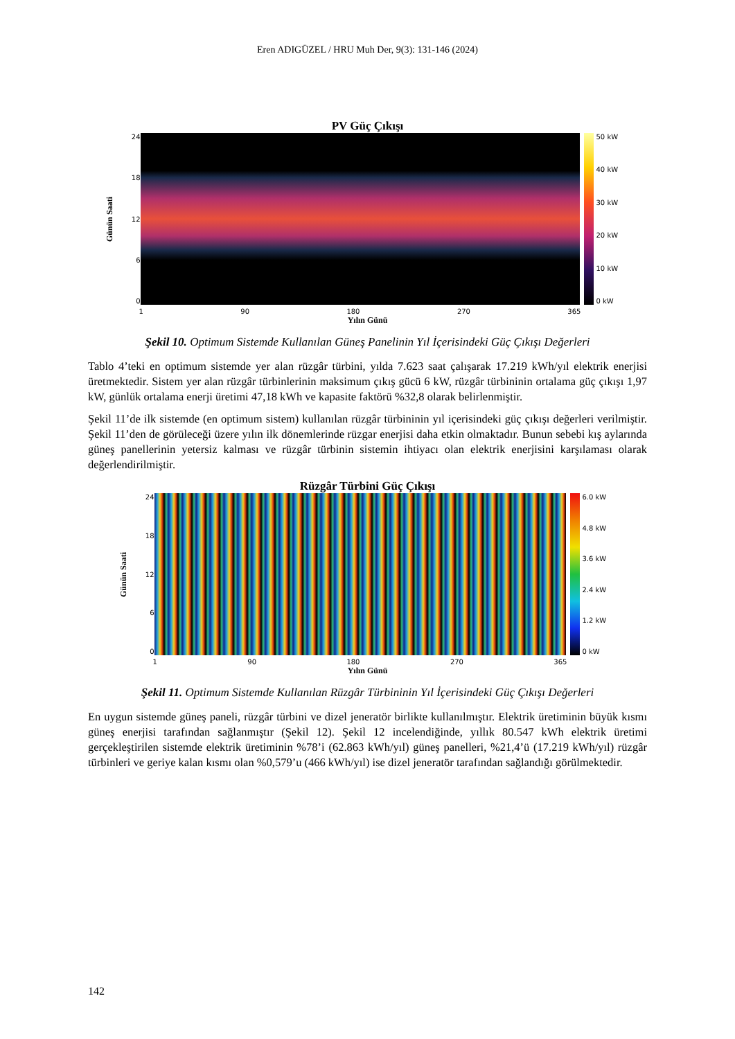Eren ADIGÜZEL / HRU Muh Der, 9(3): 131-146 (2024)
PV Güç Çıkışı
Günün Saati
24
18
12
6
0
50 kW
40 kW
30 kW
20 kW
10 kW
0 kW
1 90 180 270 365
Yılın Günü
Şekil 10. Optimum Sistemde Kullanılan Güneş Panelinin Yıl İçerisindeki Güç Çıkışı Değerleri
Tablo 4’teki en optimum sistemde yer alan rüzgâr türbini, yılda 7.623 saat çalışarak 17.219 kWh/yıl elektrik enerjisi üretmektedir. Sistem yer alan rüzgâr türbinlerinin maksimum çıkış gücü 6 kW, rüzgâr türbininin ortalama güç çıkışı 1,97 kW, günlük ortalama enerji üretimi 47,18 kWh ve kapasite faktörü %32,8 olarak belirlenmiştir.
Şekil 11’de ilk sistemde (en optimum sistem) kullanılan rüzgâr türbininin yıl içerisindeki güç çıkışı değerleri verilmiştir. Şekil 11’den de görüleceği üzere yılın ilk dönemlerinde rüzgar enerjisi daha etkin olmaktadır. Bunun sebebi kış aylarında güneş panellerinin yetersiz kalması ve rüzgâr türbinin sistemin ihtiyacı olan elektrik enerjisini karşılaması olarak değerlendirilmiştir.
Rüzgâr Türbini Güç Çıkışı
Günün Saati
24
18
12
6
0
6.0 kW
4.8 kW
3.6 kW
2.4 kW
1.2 kW
0 kW
1 90 180 270 365
Yılın Günü
Şekil 11. Optimum Sistemde Kullanılan Rüzgâr Türbininin Yıl İçerisindeki Güç Çıkışı Değerleri
En uygun sistemde güneş paneli, rüzgâr türbini ve dizel jeneratör birlikte kullanılmıştır. Elektrik üretiminin büyük kısmı güneş enerjisi tarafından sağlanmıştır (Şekil 12). Şekil 12 incelendiğinde, yıllık 80.547 kWh elektrik üretimi gerçekleştirilen sistemde elektrik üretiminin %78’i (62.863 kWh/yıl) güneş panelleri, %21,4’ü (17.219 kWh/yıl) rüzgâr türbinleri ve geriye kalan kısmı olan %0,579’u (466 kWh/yıl) ise dizel jeneratör tarafından sağlandığı görülmektedir.
142